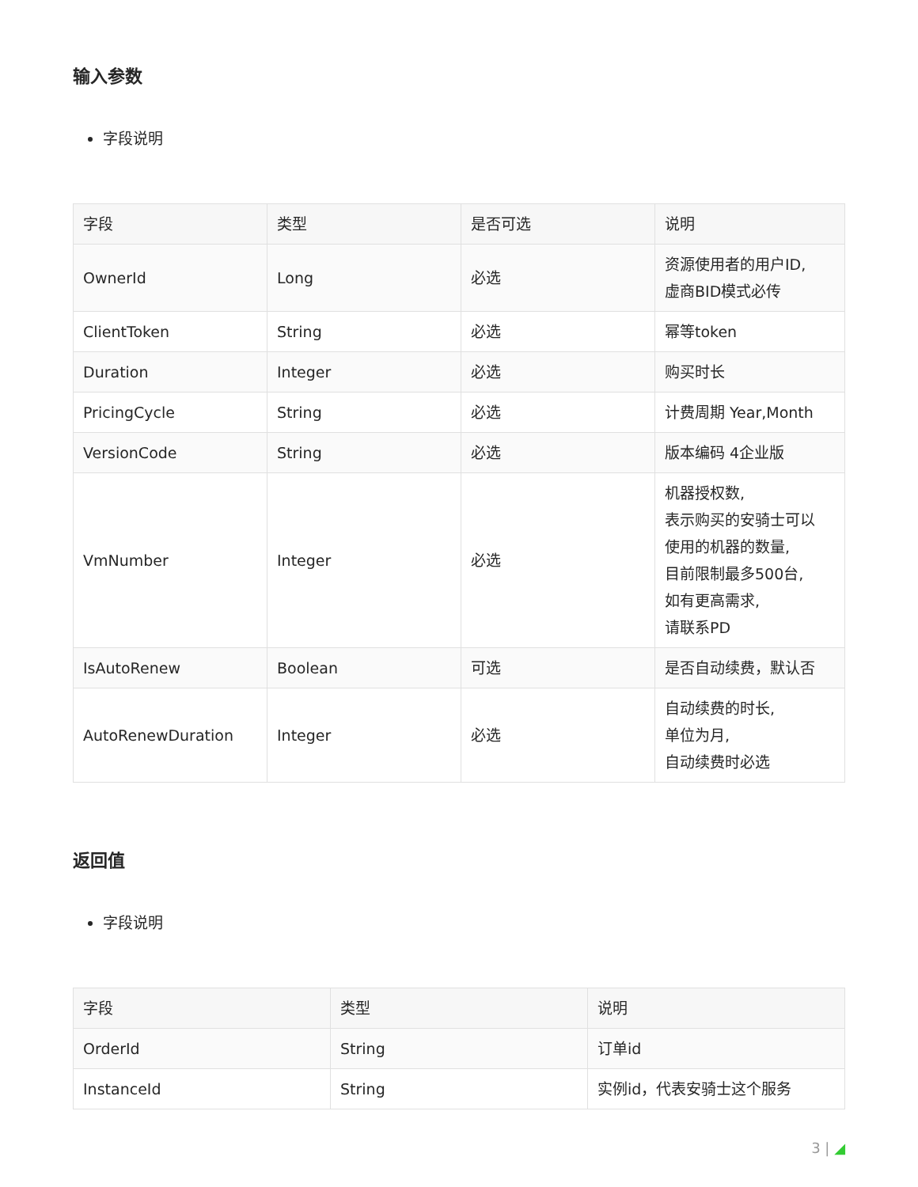输入参数
字段说明
| 字段 | 类型 | 是否可选 | 说明 |
| --- | --- | --- | --- |
| OwnerId | Long | 必选 | 资源使用者的用户ID, 虚商BID模式必传 |
| ClientToken | String | 必选 | 幂等token |
| Duration | Integer | 必选 | 购买时长 |
| PricingCycle | String | 必选 | 计费周期 Year,Month |
| VersionCode | String | 必选 | 版本编码 4企业版 |
| VmNumber | Integer | 必选 | 机器授权数, 表示购买的安骑士可以 使用的机器的数量, 目前限制最多500台, 如有更高需求, 请联系PD |
| IsAutoRenew | Boolean | 可选 | 是否自动续费，默认否 |
| AutoRenewDuration | Integer | 必选 | 自动续费的时长, 单位为月, 自动续费时必选 |
返回值
字段说明
| 字段 | 类型 | 说明 |
| --- | --- | --- |
| OrderId | String | 订单id |
| InstanceId | String | 实例id，代表安骑士这个服务 |
3 | ◢